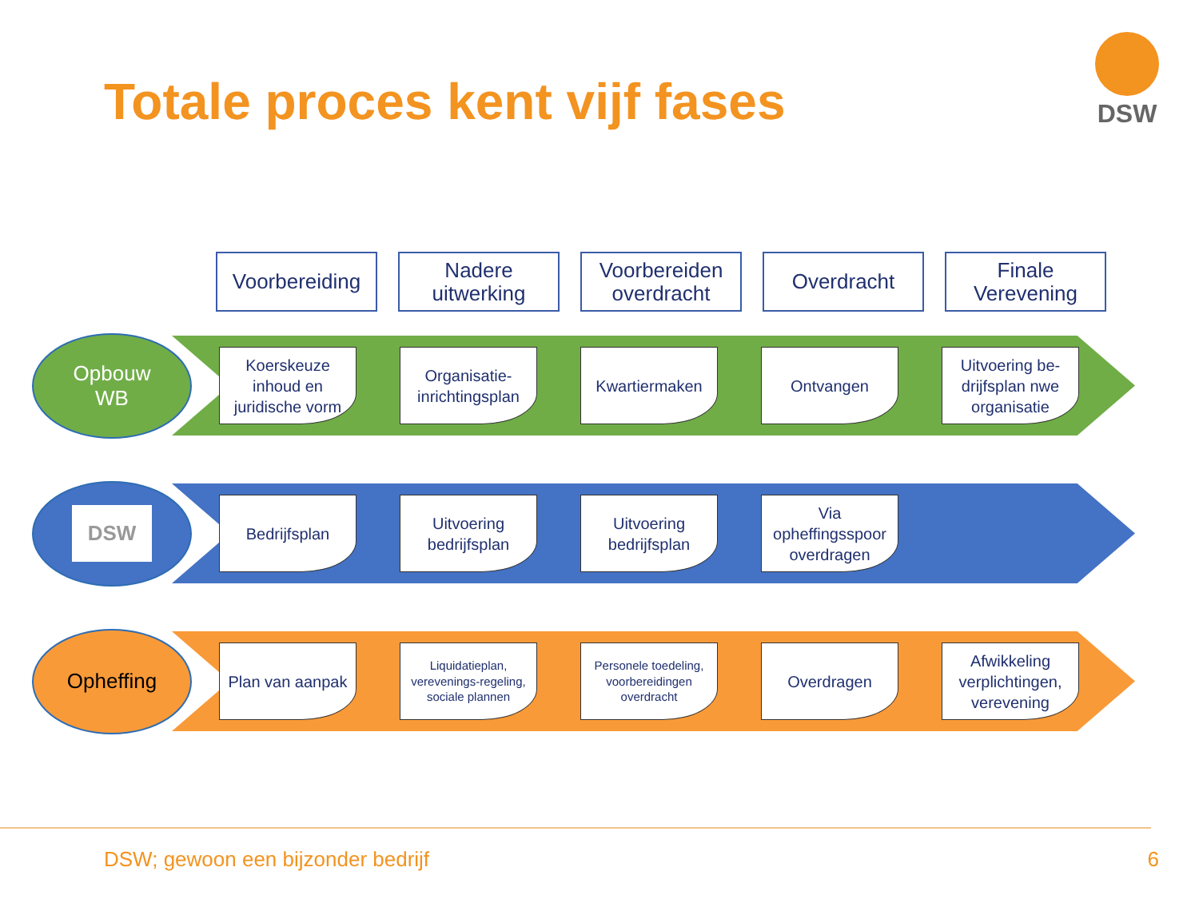Totale proces kent vijf fases
DSW
Voorbereiding
Nadere uitwerking
Voorbereiden overdracht
Overdracht Finale Verevening
Opbouw
WB
Koerskeuze inhoud en juridische vorm
Organisatie-inrichtingsplan
Kwartiermaken Ontvangen
Uitvoering be-drijfsplan nwe organisatie
DSW
Bedrijfsplan
Uitvoering bedrijfsplan
Uitvoering bedrijfsplan
Via opheffingsspoor overdragen
Opheffing
Plan van aanpak
Liquidatieplan, verevenings-regeling, sociale plannen
Personele toedeling, voorbereidingen overdracht
Overdragen
Afwikkeling verplichtingen, verevening
DSW; gewoon een bijzonder bedrijf
6